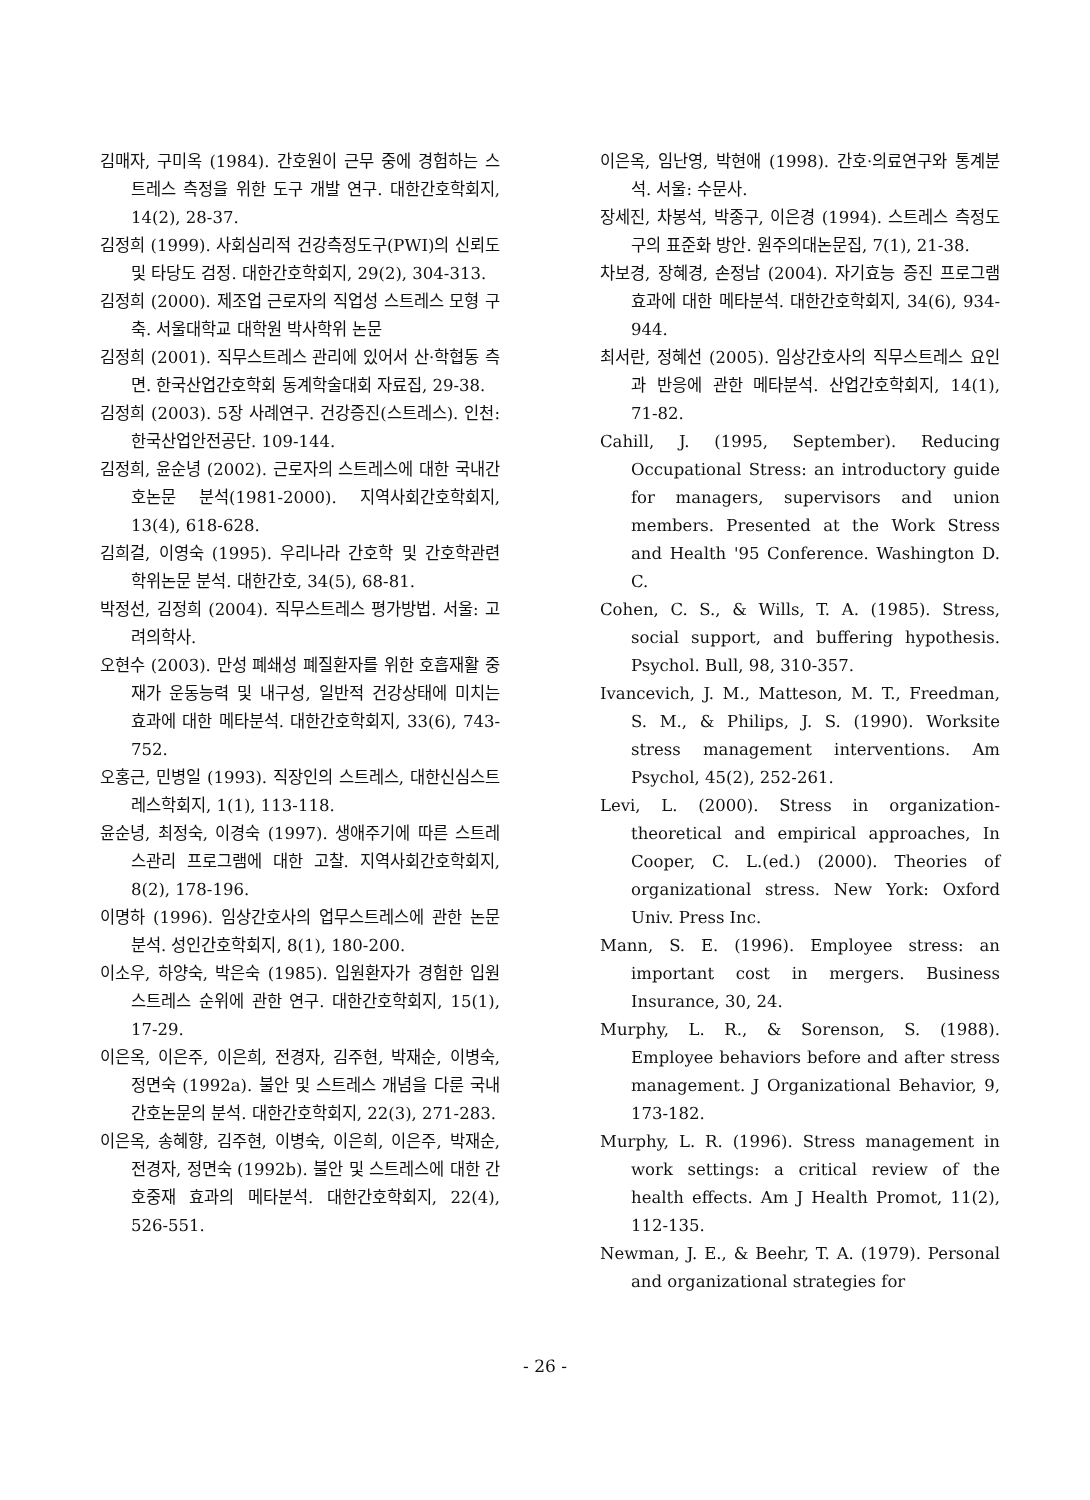김매자, 구미옥 (1984). 간호원이 근무 중에 경험하는 스트레스 측정을 위한 도구 개발 연구. 대한간호학회지, 14(2), 28-37.
김정희 (1999). 사회심리적 건강측정도구(PWI)의 신뢰도 및 타당도 검정. 대한간호학회지, 29(2), 304-313.
김정희 (2000). 제조업 근로자의 직업성 스트레스 모형 구축. 서울대학교 대학원 박사학위 논문
김정희 (2001). 직무스트레스 관리에 있어서 산·학협동 측면. 한국산업간호학회 동계학술대회 자료집, 29-38.
김정희 (2003). 5장 사례연구. 건강증진(스트레스). 인천: 한국산업안전공단. 109-144.
김정희, 윤순녕 (2002). 근로자의 스트레스에 대한 국내간호논문 분석(1981-2000). 지역사회간호학회지, 13(4), 618-628.
김희걸, 이영숙 (1995). 우리나라 간호학 및 간호학관련 학위논문 분석. 대한간호, 34(5), 68-81.
박정선, 김정희 (2004). 직무스트레스 평가방법. 서울: 고려의학사.
오현수 (2003). 만성 폐쇄성 폐질환자를 위한 호흡재활 중재가 운동능력 및 내구성, 일반적 건강상태에 미치는 효과에 대한 메타분석. 대한간호학회지, 33(6), 743-752.
오홍근, 민병일 (1993). 직장인의 스트레스, 대한신심스트레스학회지, 1(1), 113-118.
윤순녕, 최정숙, 이경숙 (1997). 생애주기에 따른 스트레스관리 프로그램에 대한 고찰. 지역사회간호학회지, 8(2), 178-196.
이명하 (1996). 임상간호사의 업무스트레스에 관한 논문분석. 성인간호학회지, 8(1), 180-200.
이소우, 하양숙, 박은숙 (1985). 입원환자가 경험한 입원스트레스 순위에 관한 연구. 대한간호학회지, 15(1), 17-29.
이은옥, 이은주, 이은희, 전경자, 김주현, 박재순, 이병숙, 정면숙 (1992a). 불안 및 스트레스 개념을 다룬 국내 간호논문의 분석. 대한간호학회지, 22(3), 271-283.
이은옥, 송혜향, 김주현, 이병숙, 이은희, 이은주, 박재순, 전경자, 정면숙 (1992b). 불안 및 스트레스에 대한 간호중재 효과의 메타분석. 대한간호학회지, 22(4), 526-551.
이은옥, 임난영, 박현애 (1998). 간호·의료연구와 통계분석. 서울: 수문사.
장세진, 차봉석, 박종구, 이은경 (1994). 스트레스 측정도구의 표준화 방안. 원주의대논문집, 7(1), 21-38.
차보경, 장혜경, 손정남 (2004). 자기효능 증진 프로그램 효과에 대한 메타분석. 대한간호학회지, 34(6), 934-944.
최서란, 정혜선 (2005). 임상간호사의 직무스트레스 요인과 반응에 관한 메타분석. 산업간호학회지, 14(1), 71-82.
Cahill, J. (1995, September). Reducing Occupational Stress: an introductory guide for managers, supervisors and union members. Presented at the Work Stress and Health '95 Conference. Washington D. C.
Cohen, C. S., & Wills, T. A. (1985). Stress, social support, and buffering hypothesis. Psychol. Bull, 98, 310-357.
Ivancevich, J. M., Matteson, M. T., Freedman, S. M., & Philips, J. S. (1990). Worksite stress management interventions. Am Psychol, 45(2), 252-261.
Levi, L. (2000). Stress in organization-theoretical and empirical approaches, In Cooper, C. L.(ed.) (2000). Theories of organizational stress. New York: Oxford Univ. Press Inc.
Mann, S. E. (1996). Employee stress: an important cost in mergers. Business Insurance, 30, 24.
Murphy, L. R., & Sorenson, S. (1988). Employee behaviors before and after stress management. J Organizational Behavior, 9, 173-182.
Murphy, L. R. (1996). Stress management in work settings: a critical review of the health effects. Am J Health Promot, 11(2), 112-135.
Newman, J. E., & Beehr, T. A. (1979). Personal and organizational strategies for
- 26 -